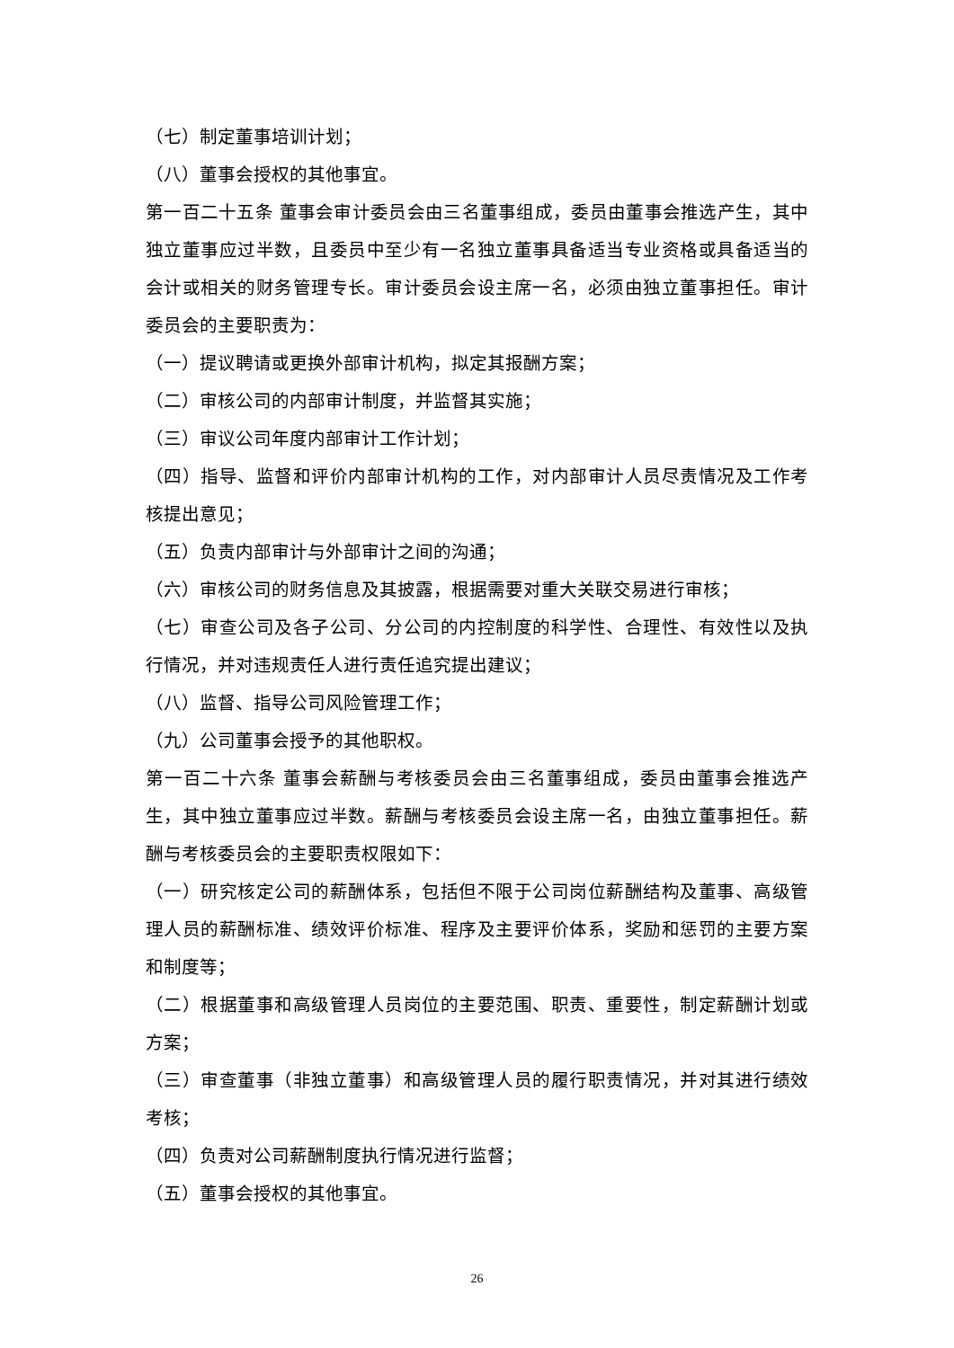（七）制定董事培训计划；
（八）董事会授权的其他事宜。
第一百二十五条 董事会审计委员会由三名董事组成，委员由董事会推选产生，其中独立董事应过半数，且委员中至少有一名独立董事具备适当专业资格或具备适当的会计或相关的财务管理专长。审计委员会设主席一名，必须由独立董事担任。审计委员会的主要职责为：
（一）提议聘请或更换外部审计机构，拟定其报酬方案；
（二）审核公司的内部审计制度，并监督其实施；
（三）审议公司年度内部审计工作计划；
（四）指导、监督和评价内部审计机构的工作，对内部审计人员尽责情况及工作考核提出意见；
（五）负责内部审计与外部审计之间的沟通；
（六）审核公司的财务信息及其披露，根据需要对重大关联交易进行审核；
（七）审查公司及各子公司、分公司的内控制度的科学性、合理性、有效性以及执行情况，并对违规责任人进行责任追究提出建议；
（八）监督、指导公司风险管理工作；
（九）公司董事会授予的其他职权。
第一百二十六条 董事会薪酬与考核委员会由三名董事组成，委员由董事会推选产生，其中独立董事应过半数。薪酬与考核委员会设主席一名，由独立董事担任。薪酬与考核委员会的主要职责权限如下：
（一）研究核定公司的薪酬体系，包括但不限于公司岗位薪酬结构及董事、高级管理人员的薪酬标准、绩效评价标准、程序及主要评价体系，奖励和惩罚的主要方案和制度等；
（二）根据董事和高级管理人员岗位的主要范围、职责、重要性，制定薪酬计划或方案；
（三）审查董事（非独立董事）和高级管理人员的履行职责情况，并对其进行绩效考核；
（四）负责对公司薪酬制度执行情况进行监督；
（五）董事会授权的其他事宜。
26